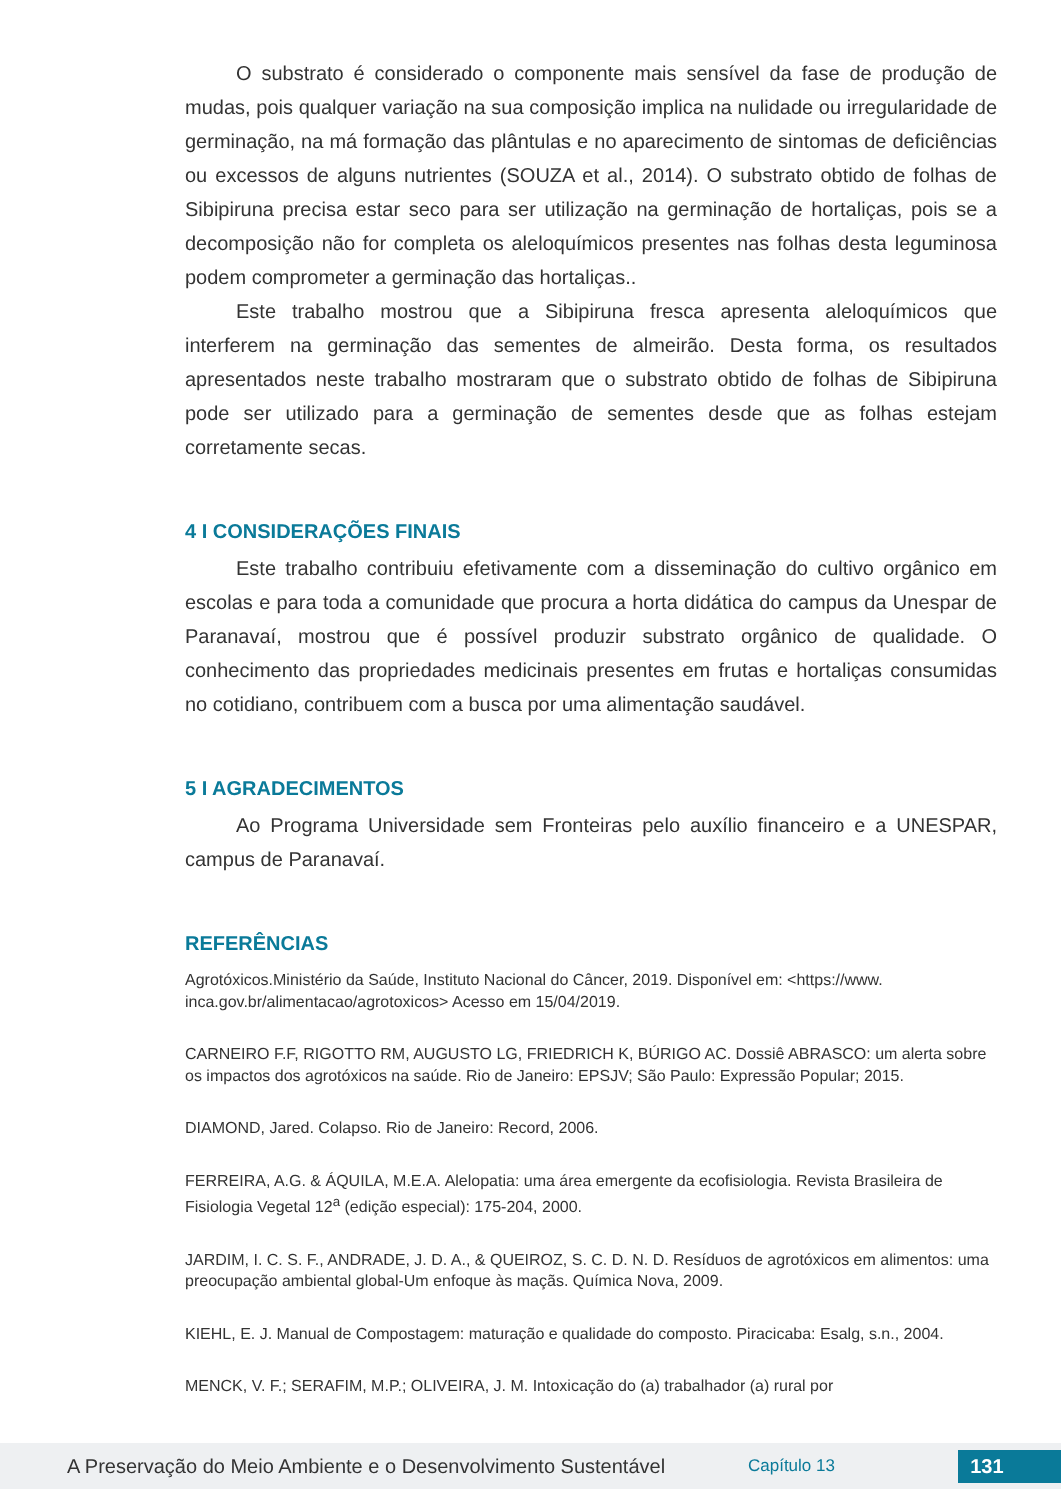O substrato é considerado o componente mais sensível da fase de produção de mudas, pois qualquer variação na sua composição implica na nulidade ou irregularidade de germinação, na má formação das plântulas e no aparecimento de sintomas de deficiências ou excessos de alguns nutrientes (SOUZA et al., 2014). O substrato obtido de folhas de Sibipiruna precisa estar seco para ser utilização na germinação de hortaliças, pois se a decomposição não for completa os aleloquímicos presentes nas folhas desta leguminosa podem comprometer a germinação das hortaliças..
Este trabalho mostrou que a Sibipiruna fresca apresenta aleloquímicos que interferem na germinação das sementes de almeirão. Desta forma, os resultados apresentados neste trabalho mostraram que o substrato obtido de folhas de Sibipiruna pode ser utilizado para a germinação de sementes desde que as folhas estejam corretamente secas.
4 I CONSIDERAÇÕES FINAIS
Este trabalho contribuiu efetivamente com a disseminação do cultivo orgânico em escolas e para toda a comunidade que procura a horta didática do campus da Unespar de Paranavaí, mostrou que é possível produzir substrato orgânico de qualidade. O conhecimento das propriedades medicinais presentes em frutas e hortaliças consumidas no cotidiano, contribuem com a busca por uma alimentação saudável.
5 I AGRADECIMENTOS
Ao Programa Universidade sem Fronteiras pelo auxílio financeiro e a UNESPAR, campus de Paranavaí.
REFERÊNCIAS
Agrotóxicos.Ministério da Saúde, Instituto Nacional do Câncer, 2019. Disponível em: <https://www. inca.gov.br/alimentacao/agrotoxicos> Acesso em 15/04/2019.
CARNEIRO F.F, RIGOTTO RM, AUGUSTO LG, FRIEDRICH K, BÚRIGO AC. Dossiê ABRASCO: um alerta sobre os impactos dos agrotóxicos na saúde. Rio de Janeiro: EPSJV; São Paulo: Expressão Popular; 2015.
DIAMOND, Jared. Colapso. Rio de Janeiro: Record, 2006.
FERREIRA, A.G. & ÁQUILA, M.E.A. Alelopatia: uma área emergente da ecofisiologia. Revista Brasileira de Fisiologia Vegetal 12<sup>a</sup> (edição especial): 175-204, 2000.
JARDIM, I. C. S. F., ANDRADE, J. D. A., & QUEIROZ, S. C. D. N. D. Resíduos de agrotóxicos em alimentos: uma preocupação ambiental global-Um enfoque às maçãs. Química Nova, 2009.
KIEHL, E. J. Manual de Compostagem: maturação e qualidade do composto. Piracicaba: Esalg, s.n., 2004.
MENCK, V. F.; SERAFIM, M.P.; OLIVEIRA, J. M. Intoxicação do (a) trabalhador (a) rural por
A Preservação do Meio Ambiente e o Desenvolvimento Sustentável Capítulo 13 131